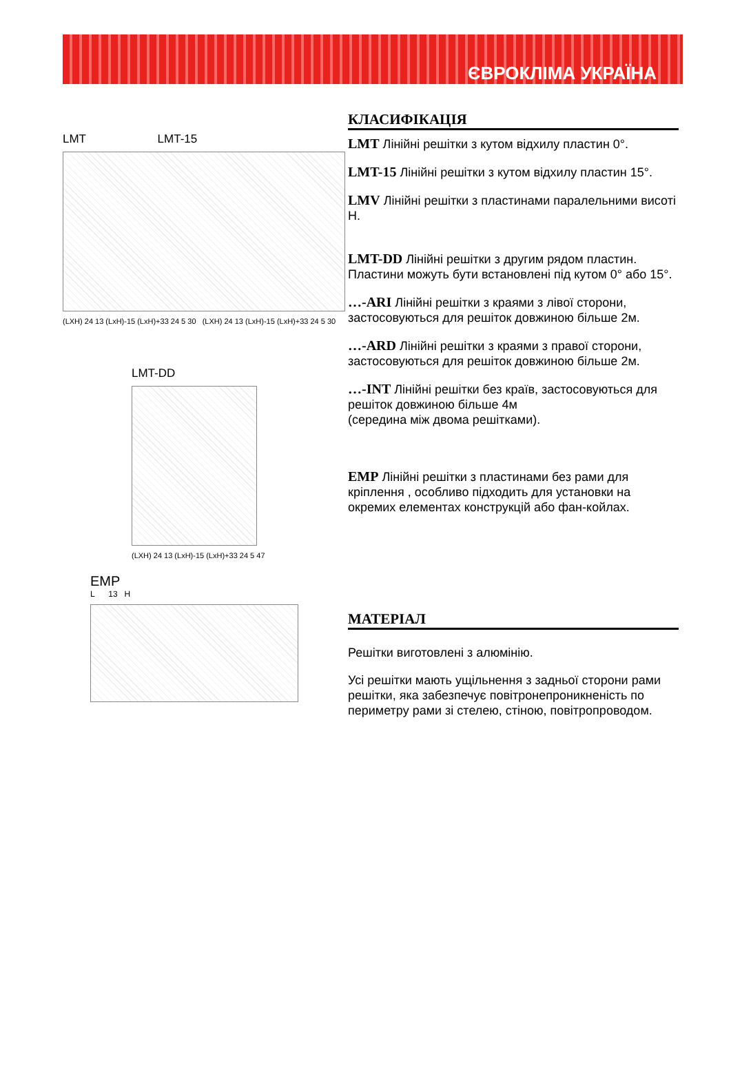ЄВРОКЛІМА УКРАЇНА
LMT LMT-15
(LXH) 24 13 (LxH)-15 (LxH)+33 24 5 30 (LXH) 24 13 (LxH)-15 (LxH)+33 24 5 30
LMT-DD
(LXH) 24 13 (LxH)-15 (LxH)+33 24 5 47
EMP
L 13 H
КЛАСИФІКАЦІЯ
LMT Лінійні решітки з кутом відхилу пластин 0°.
LMT-15 Лінійні решітки з кутом відхилу пластин 15°.
LMV Лінійні решітки з пластинами паралельними висоті Н.
LMT-DD Лінійні решітки з другим рядом пластин. Пластини можуть бути встановлені під кутом 0° або 15°.
…-ARI Лінійні решітки з краями з лівої сторони, застосовуються для решіток довжиною більше 2м.
…-ARD Лінійні решітки з краями з правої сторони, застосовуються для решіток довжиною більше 2м.
…-INT Лінійні решітки без країв, застосовуються для решіток довжиною більше 4м
(середина між двома решітками).
EMP Лінійні решітки з пластинами без рами для кріплення , особливо підходить для установки на окремих елементах конструкцій або фан-койлах.
МАТЕРІАЛ
Решітки виготовлені з алюмінію.
Усі решітки мають ущільнення з задньої сторони рами решітки, яка забезпечує повітронепроникненість по периметру рами зі стелею, стіною, повітропроводом.